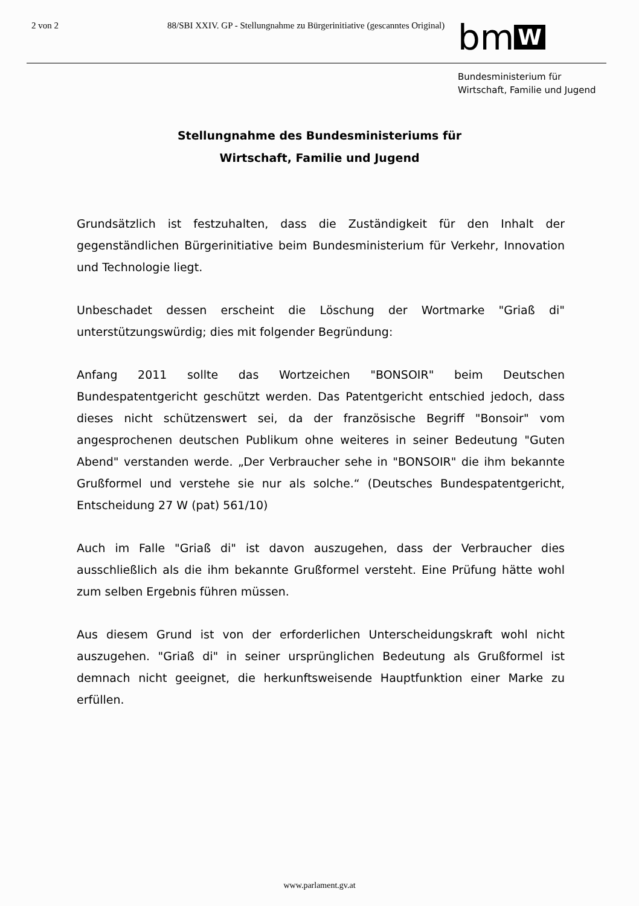2 von 2 88/SBI XXIV. GP - Stellungnahme zu Bürgerinitiative (gescanntes Original)
bm W
Bundesministerium für
Wirtschaft, Familie und Jugend
Stellungnahme des Bundesministeriums für
Wirtschaft, Familie und Jugend
Grundsätzlich ist festzuhalten, dass die Zuständigkeit für den Inhalt der gegenständlichen Bürgerinitiative beim Bundesministerium für Verkehr, Innovation und Technologie liegt.
Unbeschadet dessen erscheint die Löschung der Wortmarke "Griaß di" unterstützungswürdig; dies mit folgender Begründung:
Anfang 2011 sollte das Wortzeichen "BONSOIR" beim Deutschen Bundespatentgericht geschützt werden. Das Patentgericht entschied jedoch, dass dieses nicht schützenswert sei, da der französische Begriff "Bonsoir" vom angesprochenen deutschen Publikum ohne weiteres in seiner Bedeutung "Guten Abend" verstanden werde. „Der Verbraucher sehe in "BONSOIR" die ihm bekannte Grußformel und verstehe sie nur als solche.“ (Deutsches Bundespatentgericht, Entscheidung 27 W (pat) 561/10)
Auch im Falle "Griaß di" ist davon auszugehen, dass der Verbraucher dies ausschließlich als die ihm bekannte Grußformel versteht. Eine Prüfung hätte wohl zum selben Ergebnis führen müssen.
Aus diesem Grund ist von der erforderlichen Unterscheidungskraft wohl nicht auszugehen. "Griaß di" in seiner ursprünglichen Bedeutung als Grußformel ist demnach nicht geeignet, die herkunftsweisende Hauptfunktion einer Marke zu erfüllen.
www.parlament.gv.at